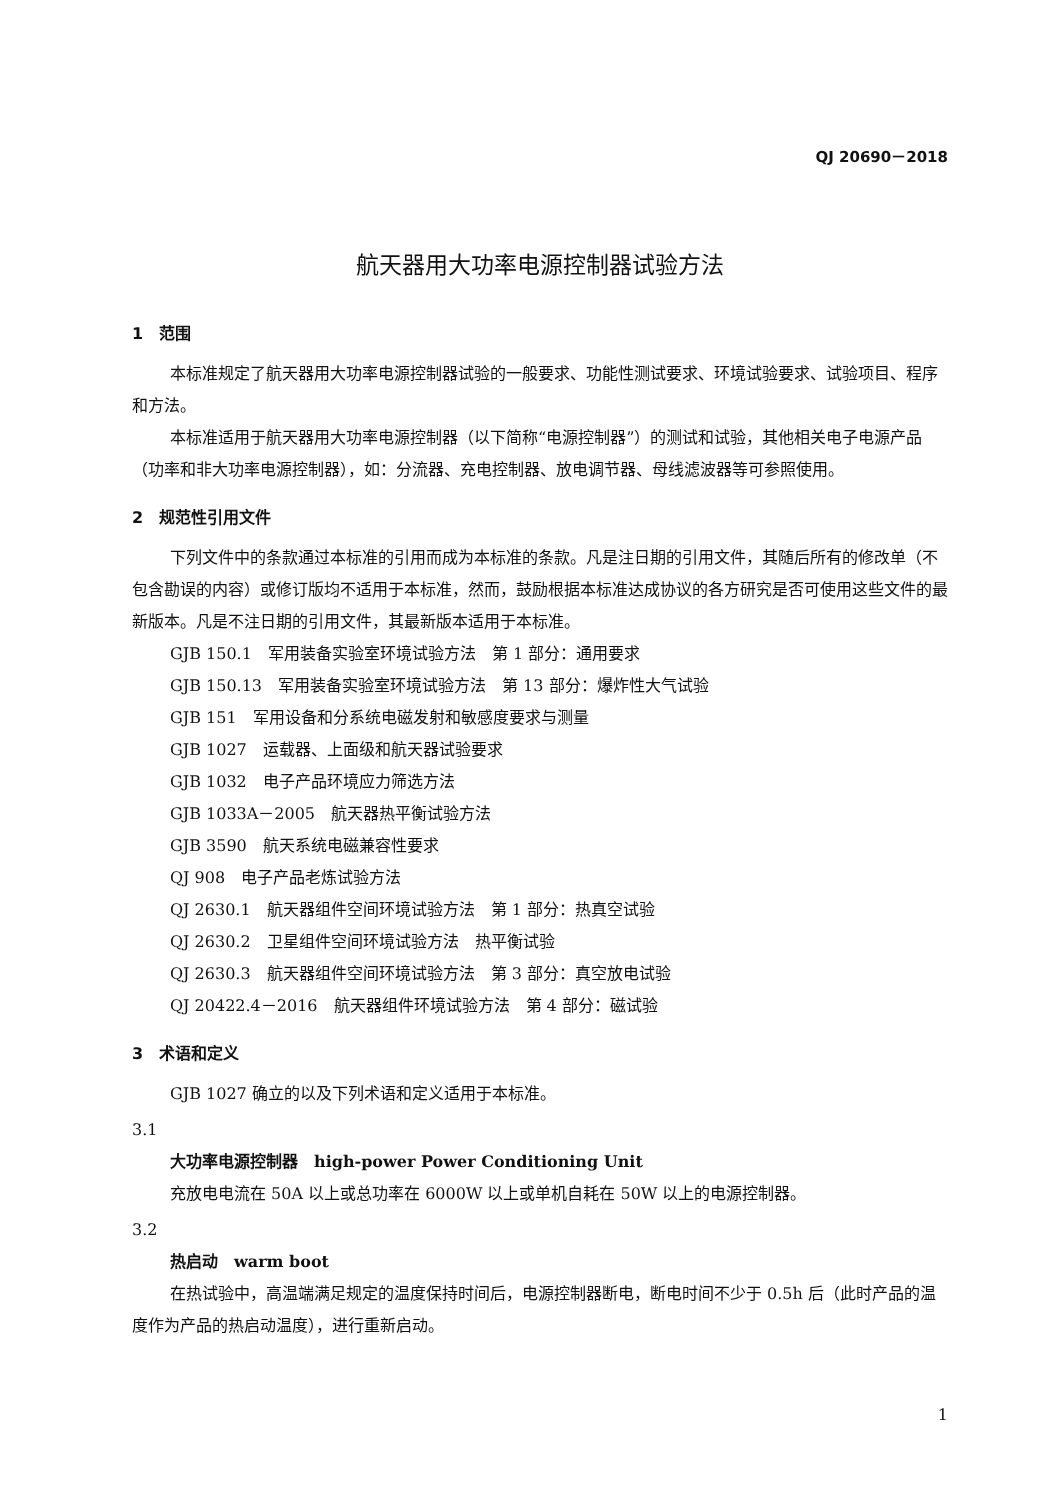QJ 20690－2018
航天器用大功率电源控制器试验方法
1　范围
本标准规定了航天器用大功率电源控制器试验的一般要求、功能性测试要求、环境试验要求、试验项目、程序和方法。
本标准适用于航天器用大功率电源控制器（以下简称“电源控制器”）的测试和试验，其他相关电子电源产品（功率和非大功率电源控制器），如：分流器、充电控制器、放电调节器、母线滤波器等可参照使用。
2　规范性引用文件
下列文件中的条款通过本标准的引用而成为本标准的条款。凡是注日期的引用文件，其随后所有的修改单（不包含勘误的内容）或修订版均不适用于本标准，然而，鼓励根据本标准达成协议的各方研究是否可使用这些文件的最新版本。凡是不注日期的引用文件，其最新版本适用于本标准。
GJB 150.1　军用装备实验室环境试验方法　第 1 部分：通用要求
GJB 150.13　军用装备实验室环境试验方法　第 13 部分：爆炸性大气试验
GJB 151　军用设备和分系统电磁发射和敏感度要求与测量
GJB 1027　运载器、上面级和航天器试验要求
GJB 1032　电子产品环境应力筛选方法
GJB 1033A－2005　航天器热平衡试验方法
GJB 3590　航天系统电磁兼容性要求
QJ 908　电子产品老炼试验方法
QJ 2630.1　航天器组件空间环境试验方法　第 1 部分：热真空试验
QJ 2630.2　卫星组件空间环境试验方法　热平衡试验
QJ 2630.3　航天器组件空间环境试验方法　第 3 部分：真空放电试验
QJ 20422.4－2016　航天器组件环境试验方法　第 4 部分：磁试验
3　术语和定义
GJB 1027 确立的以及下列术语和定义适用于本标准。
3.1
大功率电源控制器　high-power Power Conditioning Unit
充放电电流在 50A 以上或总功率在 6000W 以上或单机自耗在 50W 以上的电源控制器。
3.2
热启动　warm boot
在热试验中，高温端满足规定的温度保持时间后，电源控制器断电，断电时间不少于 0.5h 后（此时产品的温度作为产品的热启动温度），进行重新启动。
1